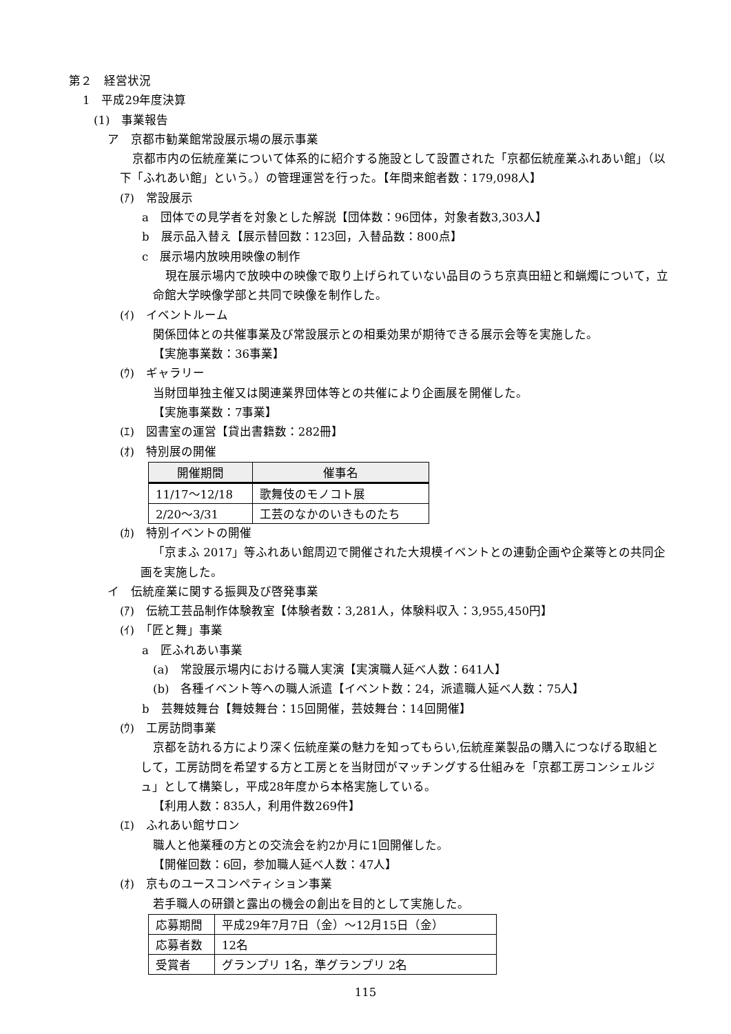第２　経営状況
1　平成29年度決算
(1)　事業報告
ア　京都市勧業館常設展示場の展示事業
京都市内の伝統産業について体系的に紹介する施設として設置された「京都伝統産業ふれあい館」（以下「ふれあい館」という。）の管理運営を行った。【年間来館者数：179,098人】
(ｱ)　常設展示
a　団体での見学者を対象とした解説【団体数：96団体，対象者数3,303人】
b　展示品入替え【展示替回数：123回，入替品数：800点】
c　展示場内放映用映像の制作
現在展示場内で放映中の映像で取り上げられていない品目のうち京真田紐と和蝋燭について，立命館大学映像学部と共同で映像を制作した。
(ｲ)　イベントルーム
関係団体との共催事業及び常設展示との相乗効果が期待できる展示会等を実施した。
【実施事業数：36事業】
(ｳ)　ギャラリー
当財団単独主催又は関連業界団体等との共催により企画展を開催した。
【実施事業数：7事業】
(ｴ)　図書室の運営【貸出書籍数：282冊】
(ｵ)　特別展の開催
| 開催期間 | 催事名 |
| --- | --- |
| 11/17～12/18 | 歌舞伎のモノコト展 |
| 2/20～3/31 | 工芸のなかのいきものたち |
(ｶ)　特別イベントの開催
「京まふ 2017」等ふれあい館周辺で開催された大規模イベントとの連動企画や企業等との共同企画を実施した。
イ　伝統産業に関する振興及び啓発事業
(ｱ)　伝統工芸品制作体験教室【体験者数：3,281人，体験料収入：3,955,450円】
(ｲ)　「匠と舞」事業
a　匠ふれあい事業
(a)　常設展示場内における職人実演【実演職人延べ人数：641人】
(b)　各種イベント等への職人派遣【イベント数：24，派遣職人延べ人数：75人】
b　芸舞妓舞台【舞妓舞台：15回開催，芸妓舞台：14回開催】
(ｳ)　工房訪問事業
京都を訪れる方により深く伝統産業の魅力を知ってもらい,伝統産業製品の購入につなげる取組として，工房訪問を希望する方と工房とを当財団がマッチングする仕組みを「京都工房コンシェルジュ」として構築し，平成28年度から本格実施している。
【利用人数：835人，利用件数269件】
(ｴ)　ふれあい館サロン
職人と他業種の方との交流会を約2か月に1回開催した。
【開催回数：6回，参加職人延べ人数：47人】
(ｵ)　京ものユースコンペティション事業
若手職人の研鑽と露出の機会の創出を目的として実施した。
| 応募期間 | 平成29年7月7日（金）～12月15日（金） |
| 応募者数 | 12名 |
| 受賞者 | グランプリ 1名，準グランプリ 2名 |
115